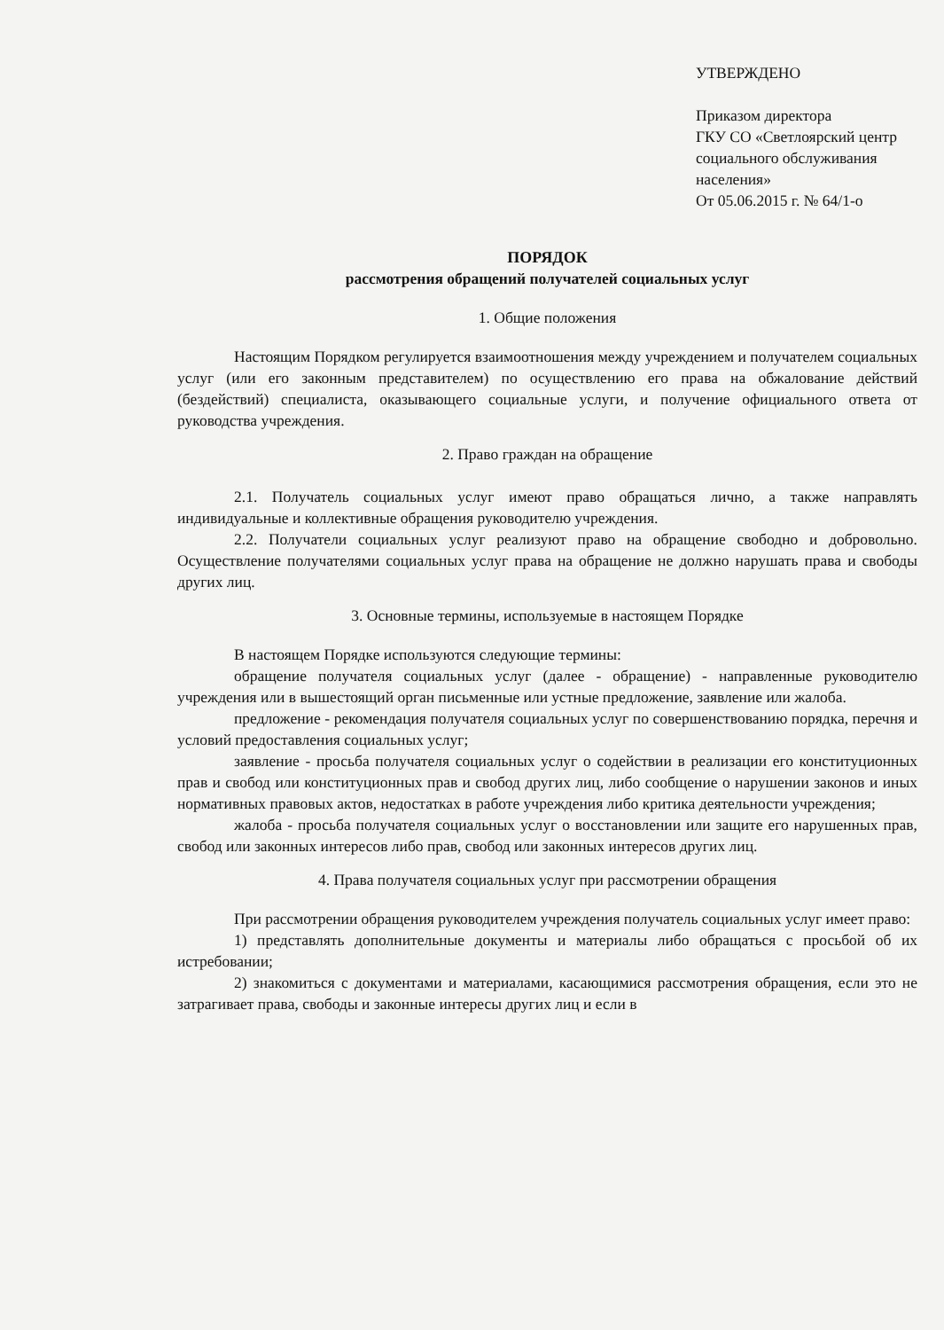УТВЕРЖДЕНО
Приказом директора
ГКУ СО «Светлоярский центр социального обслуживания населения»
От 05.06.2015 г. № 64/1-о
ПОРЯДОК
рассмотрения обращений получателей социальных услуг
1. Общие положения
Настоящим Порядком регулируется взаимоотношения между учреждением и получателем социальных услуг (или его законным представителем) по осуществлению его права на обжалование действий (бездействий) специалиста, оказывающего социальные услуги, и получение официального ответа от руководства учреждения.
2. Право граждан на обращение
2.1. Получатель социальных услуг имеют право обращаться лично, а также направлять индивидуальные и коллективные обращения руководителю учреждения.
2.2. Получатели социальных услуг реализуют право на обращение свободно и добровольно. Осуществление получателями социальных услуг права на обращение не должно нарушать права и свободы других лиц.
3. Основные термины, используемые в настоящем Порядке
В настоящем Порядке используются следующие термины:
обращение получателя социальных услуг (далее - обращение) - направленные руководителю учреждения или в вышестоящий орган письменные или устные предложение, заявление или жалоба.
предложение - рекомендация получателя социальных услуг по совершенствованию порядка, перечня и условий предоставления социальных услуг;
заявление - просьба получателя социальных услуг о содействии в реализации его конституционных прав и свобод или конституционных прав и свобод других лиц, либо сообщение о нарушении законов и иных нормативных правовых актов, недостатках в работе учреждения либо критика деятельности учреждения;
жалоба - просьба получателя социальных услуг о восстановлении или защите его нарушенных прав, свобод или законных интересов либо прав, свобод или законных интересов других лиц.
4. Права получателя социальных услуг при рассмотрении обращения
При рассмотрении обращения руководителем учреждения получатель социальных услуг имеет право:
1) представлять дополнительные документы и материалы либо обращаться с просьбой об их истребовании;
2) знакомиться с документами и материалами, касающимися рассмотрения обращения, если это не затрагивает права, свободы и законные интересы других лиц и если в